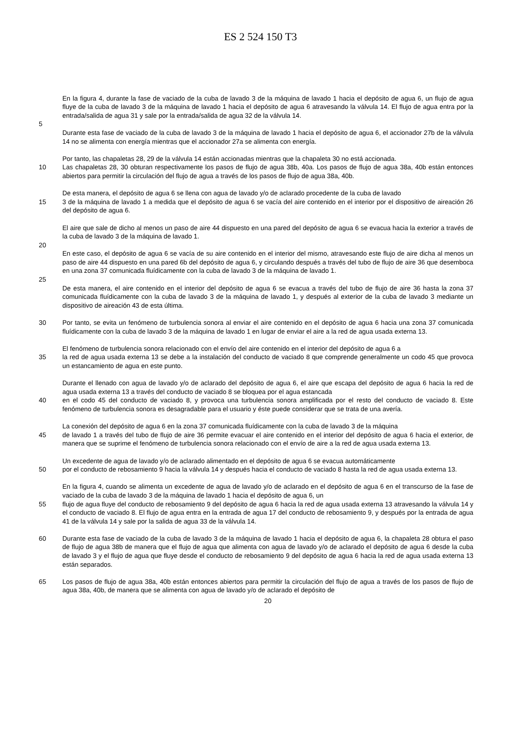ES 2 524 150 T3
En la figura 4, durante la fase de vaciado de la cuba de lavado 3 de la máquina de lavado 1 hacia el depósito de agua 6, un flujo de agua fluye de la cuba de lavado 3 de la máquina de lavado 1 hacia el depósito de agua 6 atravesando la válvula 14. El flujo de agua entra por la entrada/salida de agua 31 y sale por la entrada/salida de agua 32 de la válvula 14.
5
Durante esta fase de vaciado de la cuba de lavado 3 de la máquina de lavado 1 hacia el depósito de agua 6, el accionador 27b de la válvula 14 no se alimenta con energía mientras que el accionador 27a se alimenta con energía.
Por tanto, las chapaletas 28, 29 de la válvula 14 están accionadas mientras que la chapaleta 30 no está accionada.
10 Las chapaletas 28, 30 obturan respectivamente los pasos de flujo de agua 38b, 40a. Los pasos de flujo de agua 38a, 40b están entonces abiertos para permitir la circulación del flujo de agua a través de los pasos de flujo de agua 38a, 40b.
De esta manera, el depósito de agua 6 se llena con agua de lavado y/o de aclarado procedente de la cuba de lavado
15 3 de la máquina de lavado 1 a medida que el depósito de agua 6 se vacía del aire contenido en el interior por el dispositivo de aireación 26 del depósito de agua 6.
El aire que sale de dicho al menos un paso de aire 44 dispuesto en una pared del depósito de agua 6 se evacua hacia la exterior a través de la cuba de lavado 3 de la máquina de lavado 1.
20
En este caso, el depósito de agua 6 se vacía de su aire contenido en el interior del mismo, atravesando este flujo de aire dicha al menos un paso de aire 44 dispuesto en una pared 6b del depósito de agua 6, y circulando después a través del tubo de flujo de aire 36 que desemboca en una zona 37 comunicada fluídicamente con la cuba de lavado 3 de la máquina de lavado 1.
25
De esta manera, el aire contenido en el interior del depósito de agua 6 se evacua a través del tubo de flujo de aire 36 hasta la zona 37 comunicada fluídicamente con la cuba de lavado 3 de la máquina de lavado 1, y después al exterior de la cuba de lavado 3 mediante un dispositivo de aireación 43 de esta última.
30 Por tanto, se evita un fenómeno de turbulencia sonora al enviar el aire contenido en el depósito de agua 6 hacia una zona 37 comunicada fluídicamente con la cuba de lavado 3 de la máquina de lavado 1 en lugar de enviar el aire a la red de agua usada externa 13.
El fenómeno de turbulencia sonora relacionado con el envío del aire contenido en el interior del depósito de agua 6 a
35 la red de agua usada externa 13 se debe a la instalación del conducto de vaciado 8 que comprende generalmente un codo 45 que provoca un estancamiento de agua en este punto.
Durante el llenado con agua de lavado y/o de aclarado del depósito de agua 6, el aire que escapa del depósito de agua 6 hacia la red de agua usada externa 13 a través del conducto de vaciado 8 se bloquea por el agua estancada
40 en el codo 45 del conducto de vaciado 8, y provoca una turbulencia sonora amplificada por el resto del conducto de vaciado 8. Este fenómeno de turbulencia sonora es desagradable para el usuario y éste puede considerar que se trata de una avería.
La conexión del depósito de agua 6 en la zona 37 comunicada fluídicamente con la cuba de lavado 3 de la máquina
45 de lavado 1 a través del tubo de flujo de aire 36 permite evacuar el aire contenido en el interior del depósito de agua 6 hacia el exterior, de manera que se suprime el fenómeno de turbulencia sonora relacionado con el envío de aire a la red de agua usada externa 13.
Un excedente de agua de lavado y/o de aclarado alimentado en el depósito de agua 6 se evacua automáticamente
50 por el conducto de rebosamiento 9 hacia la válvula 14 y después hacia el conducto de vaciado 8 hasta la red de agua usada externa 13.
En la figura 4, cuando se alimenta un excedente de agua de lavado y/o de aclarado en el depósito de agua 6 en el transcurso de la fase de vaciado de la cuba de lavado 3 de la máquina de lavado 1 hacia el depósito de agua 6, un
55 flujo de agua fluye del conducto de rebosamiento 9 del depósito de agua 6 hacia la red de agua usada externa 13 atravesando la válvula 14 y el conducto de vaciado 8. El flujo de agua entra en la entrada de agua 17 del conducto de rebosamiento 9, y después por la entrada de agua 41 de la válvula 14 y sale por la salida de agua 33 de la válvula 14.
60 Durante esta fase de vaciado de la cuba de lavado 3 de la máquina de lavado 1 hacia el depósito de agua 6, la chapaleta 28 obtura el paso de flujo de agua 38b de manera que el flujo de agua que alimenta con agua de lavado y/o de aclarado el depósito de agua 6 desde la cuba de lavado 3 y el flujo de agua que fluye desde el conducto de rebosamiento 9 del depósito de agua 6 hacia la red de agua usada externa 13 están separados.
65 Los pasos de flujo de agua 38a, 40b están entonces abiertos para permitir la circulación del flujo de agua a través de los pasos de flujo de agua 38a, 40b, de manera que se alimenta con agua de lavado y/o de aclarado el depósito de
20